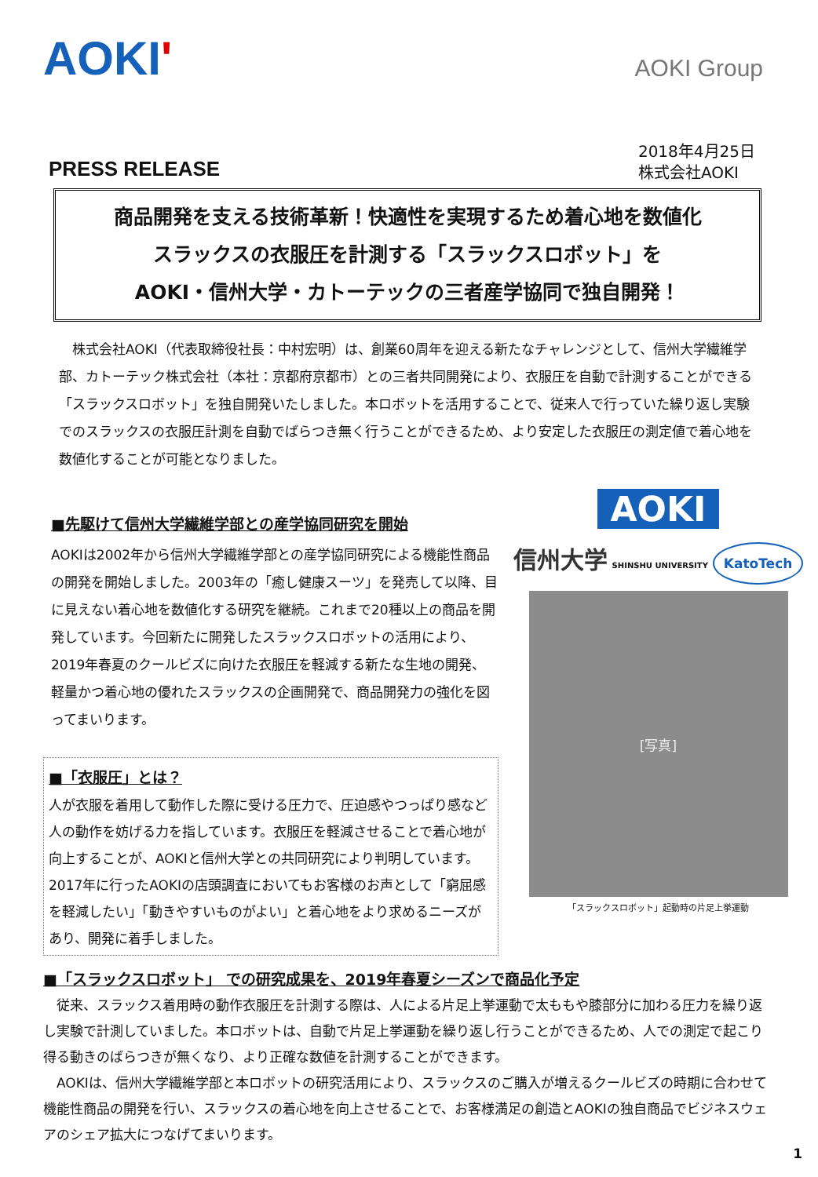AOKI'
AOKI Group
PRESS RELEASE
2018年4月25日
株式会社AOKI
商品開発を支える技術革新！快適性を実現するため着心地を数値化
スラックスの衣服圧を計測する「スラックスロボット」を
AOKI・信州大学・カトーテックの三者産学協同で独自開発！
株式会社AOKI（代表取締役社長：中村宏明）は、創業60周年を迎える新たなチャレンジとして、信州大学繊維学部、カトーテック株式会社（本社：京都府京都市）との三者共同開発により、衣服圧を自動で計測することができる「スラックスロボット」を独自開発いたしました。本ロボットを活用することで、従来人で行っていた繰り返し実験でのスラックスの衣服圧計測を自動でばらつき無く行うことができるため、より安定した衣服圧の測定値で着心地を数値化することが可能となりました。
■先駆けて信州大学繊維学部との産学協同研究を開始
AOKIは2002年から信州大学繊維学部との産学協同研究による機能性商品の開発を開始しました。2003年の「癒し健康スーツ」を発売して以降、目に見えない着心地を数値化する研究を継続。これまで20種以上の商品を開発しています。今回新たに開発したスラックスロボットの活用により、2019年春夏のクールビズに向けた衣服圧を軽減する新たな生地の開発、軽量かつ着心地の優れたスラックスの企画開発で、商品開発力の強化を図ってまいります。
■「衣服圧」とは？
人が衣服を着用して動作した際に受ける圧力で、圧迫感やつっぱり感など人の動作を妨げる力を指しています。衣服圧を軽減させることで着心地が向上することが、AOKIと信州大学との共同研究により判明しています。2017年に行ったAOKIの店頭調査においてもお客様のお声として「窮屈感を軽減したい」「動きやすいものがよい」と着心地をより求めるニーズがあり、開発に着手しました。
AOKI
信州大学 SHINSHU UNIVERSITY KatoTech
[写真]
「スラックスロボット」起動時の片足上挙運動
■「スラックスロボット」 での研究成果を、2019年春夏シーズンで商品化予定
従来、スラックス着用時の動作衣服圧を計測する際は、人による片足上挙運動で太ももや膝部分に加わる圧力を繰り返し実験で計測していました。本ロボットは、自動で片足上挙運動を繰り返し行うことができるため、人での測定で起こり得る動きのばらつきが無くなり、より正確な数値を計測することができます。
AOKIは、信州大学繊維学部と本ロボットの研究活用により、スラックスのご購入が増えるクールビズの時期に合わせて機能性商品の開発を行い、スラックスの着心地を向上させることで、お客様満足の創造とAOKIの独自商品でビジネスウェアのシェア拡大につなげてまいります。
1